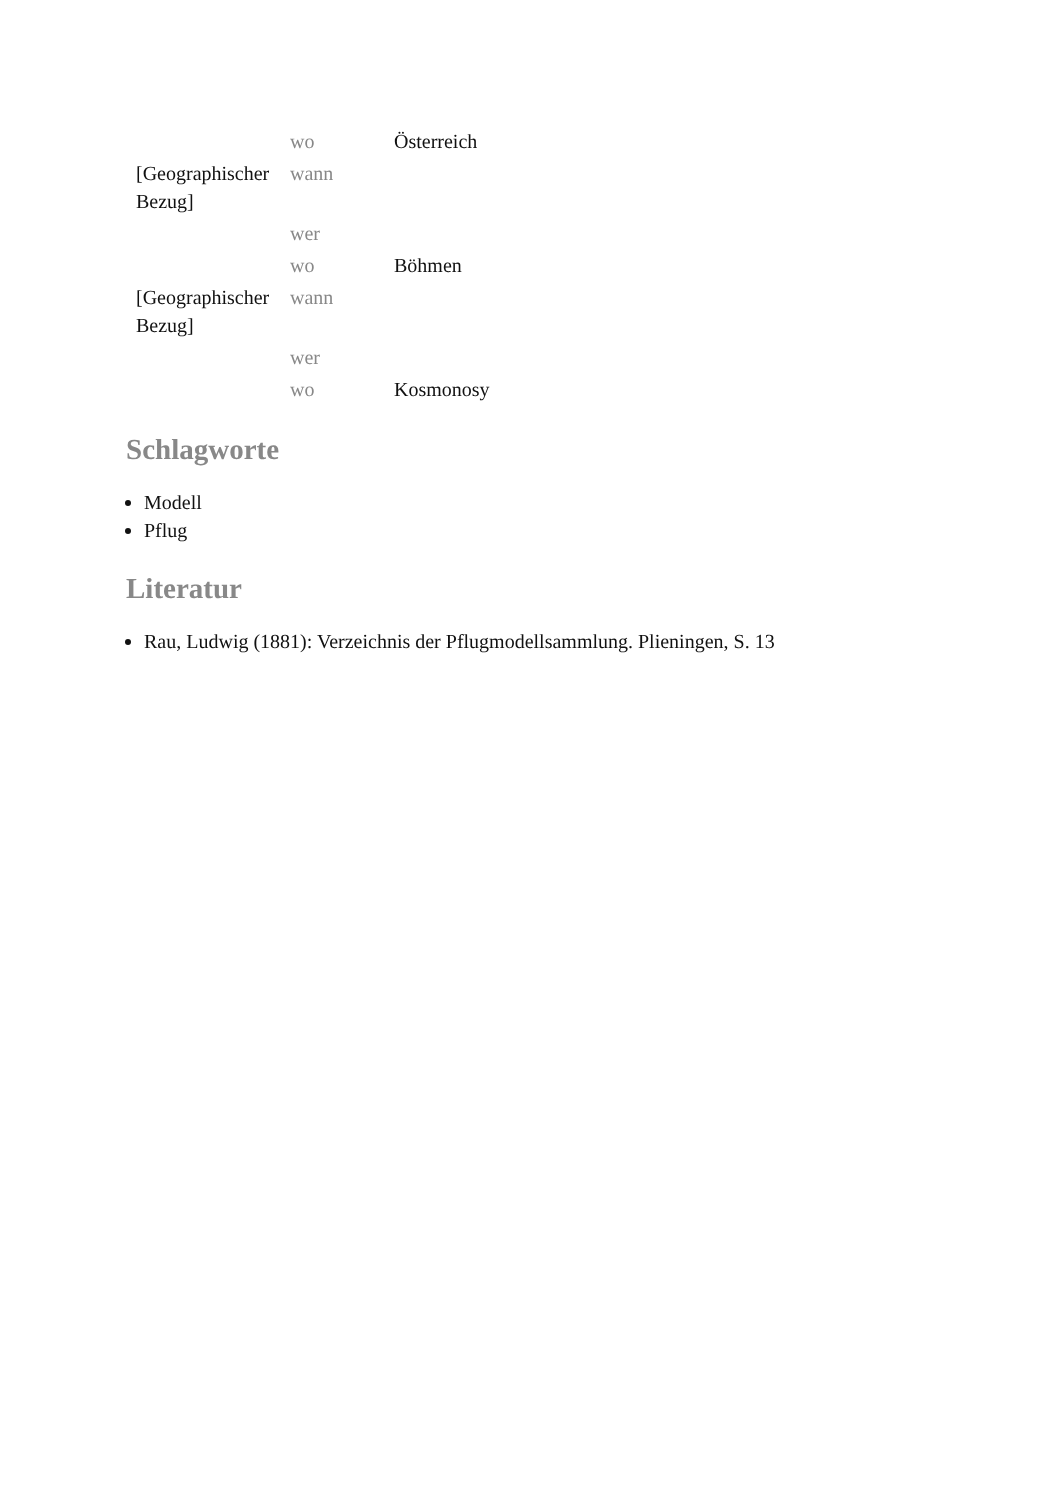| | wo | Österreich |
| [Geographischer Bezug] | wann | |
| | wer | |
| | wo | Böhmen |
| [Geographischer Bezug] | wann | |
| | wer | |
| | wo | Kosmonosy |
Schlagworte
Modell
Pflug
Literatur
Rau, Ludwig (1881): Verzeichnis der Pflugmodellsammlung. Plieningen, S. 13